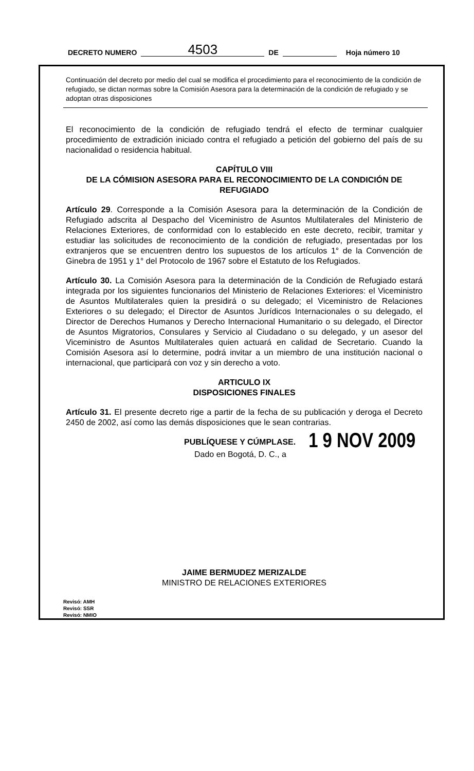DECRETO NUMERO 4503 DE Hoja número 10
Continuación del decreto por medio del cual se modifica el procedimiento para el reconocimiento de la condición de refugiado, se dictan normas sobre la Comisión Asesora para la determinación de la condición de refugiado y se adoptan otras disposiciones
El reconocimiento de la condición de refugiado tendrá el efecto de terminar cualquier procedimiento de extradición iniciado contra el refugiado a petición del gobierno del país de su nacionalidad o residencia habitual.
CAPÍTULO VIII
DE LA CÓMISION ASESORA PARA EL RECONOCIMIENTO DE LA CONDICIÓN DE REFUGIADO
Artículo 29. Corresponde a la Comisión Asesora para la determinación de la Condición de Refugiado adscrita al Despacho del Viceministro de Asuntos Multilaterales del Ministerio de Relaciones Exteriores, de conformidad con lo establecido en este decreto, recibir, tramitar y estudiar las solicitudes de reconocimiento de la condición de refugiado, presentadas por los extranjeros que se encuentren dentro los supuestos de los artículos 1° de la Convención de Ginebra de 1951 y 1° del Protocolo de 1967 sobre el Estatuto de los Refugiados.
Artículo 30. La Comisión Asesora para la determinación de la Condición de Refugiado estará integrada por los siguientes funcionarios del Ministerio de Relaciones Exteriores: el Viceministro de Asuntos Multilaterales quien la presidirá o su delegado; el Viceministro de Relaciones Exteriores o su delegado; el Director de Asuntos Jurídicos Internacionales o su delegado, el Director de Derechos Humanos y Derecho Internacional Humanitario o su delegado, el Director de Asuntos Migratorios, Consulares y Servicio al Ciudadano o su delegado, y un asesor del Viceministro de Asuntos Multilaterales quien actuará en calidad de Secretario. Cuando la Comisión Asesora así lo determine, podrá invitar a un miembro de una institución nacional o internacional, que participará con voz y sin derecho a voto.
ARTICULO IX
DISPOSICIONES FINALES
Artículo 31. El presente decreto rige a partir de la fecha de su publicación y deroga el Decreto 2450 de 2002, así como las demás disposiciones que le sean contrarias.
PUBLÍQUESE Y CÚMPLASE. 1 9 NOV 2009
Dado en Bogotá, D. C., a
JAIME BERMUDEZ MERIZALDE
MINISTRO DE RELACIONES EXTERIORES
Revisó: AMH
Revisó: SSR
Revisó: NMIO